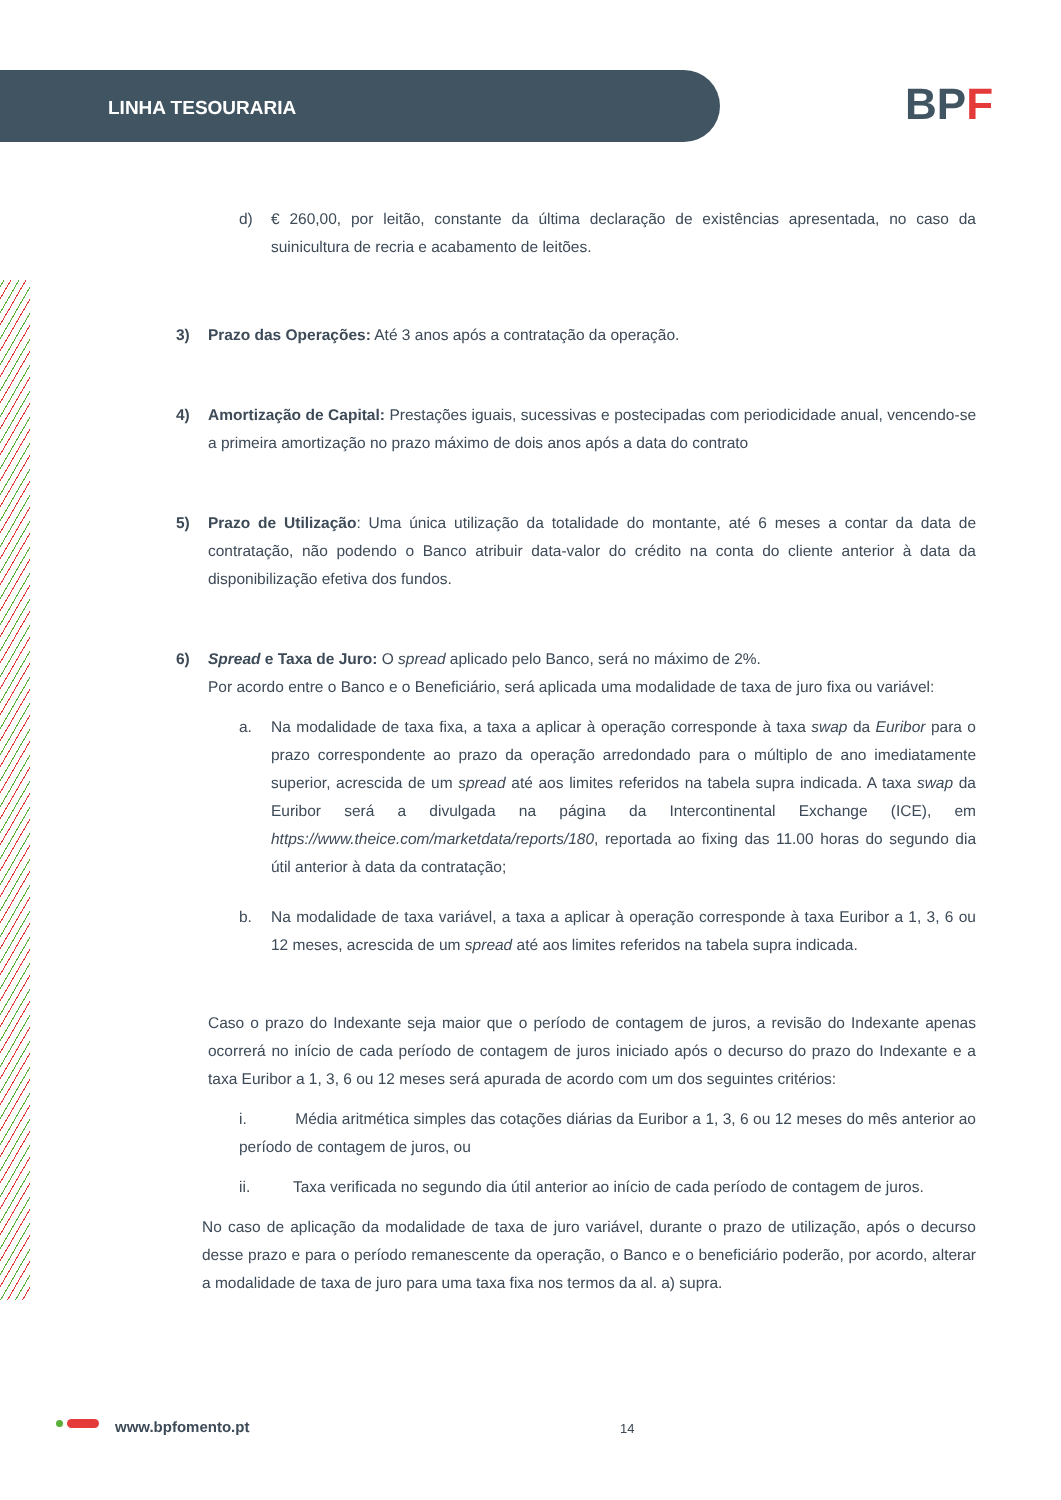LINHA TESOURARIA BPF
d) € 260,00, por leitão, constante da última declaração de existências apresentada, no caso da suinicultura de recria e acabamento de leitões.
3) Prazo das Operações: Até 3 anos após a contratação da operação.
4) Amortização de Capital: Prestações iguais, sucessivas e postecipadas com periodicidade anual, vencendo-se a primeira amortização no prazo máximo de dois anos após a data do contrato
5) Prazo de Utilização: Uma única utilização da totalidade do montante, até 6 meses a contar da data de contratação, não podendo o Banco atribuir data-valor do crédito na conta do cliente anterior à data da disponibilização efetiva dos fundos.
6) Spread e Taxa de Juro: O spread aplicado pelo Banco, será no máximo de 2%.
Por acordo entre o Banco e o Beneficiário, será aplicada uma modalidade de taxa de juro fixa ou variável:
a. Na modalidade de taxa fixa, a taxa a aplicar à operação corresponde à taxa swap da Euribor para o prazo correspondente ao prazo da operação arredondado para o múltiplo de ano imediatamente superior, acrescida de um spread até aos limites referidos na tabela supra indicada. A taxa swap da Euribor será a divulgada na página da Intercontinental Exchange (ICE), em https://www.theice.com/marketdata/reports/180, reportada ao fixing das 11.00 horas do segundo dia útil anterior à data da contratação;
b. Na modalidade de taxa variável, a taxa a aplicar à operação corresponde à taxa Euribor a 1, 3, 6 ou 12 meses, acrescida de um spread até aos limites referidos na tabela supra indicada.
Caso o prazo do Indexante seja maior que o período de contagem de juros, a revisão do Indexante apenas ocorrerá no início de cada período de contagem de juros iniciado após o decurso do prazo do Indexante e a taxa Euribor a 1, 3, 6 ou 12 meses será apurada de acordo com um dos seguintes critérios:
i. Média aritmética simples das cotações diárias da Euribor a 1, 3, 6 ou 12 meses do mês anterior ao período de contagem de juros, ou
ii. Taxa verificada no segundo dia útil anterior ao início de cada período de contagem de juros.
No caso de aplicação da modalidade de taxa de juro variável, durante o prazo de utilização, após o decurso desse prazo e para o período remanescente da operação, o Banco e o beneficiário poderão, por acordo, alterar a modalidade de taxa de juro para uma taxa fixa nos termos da al. a) supra.
www.bpfomento.pt 14